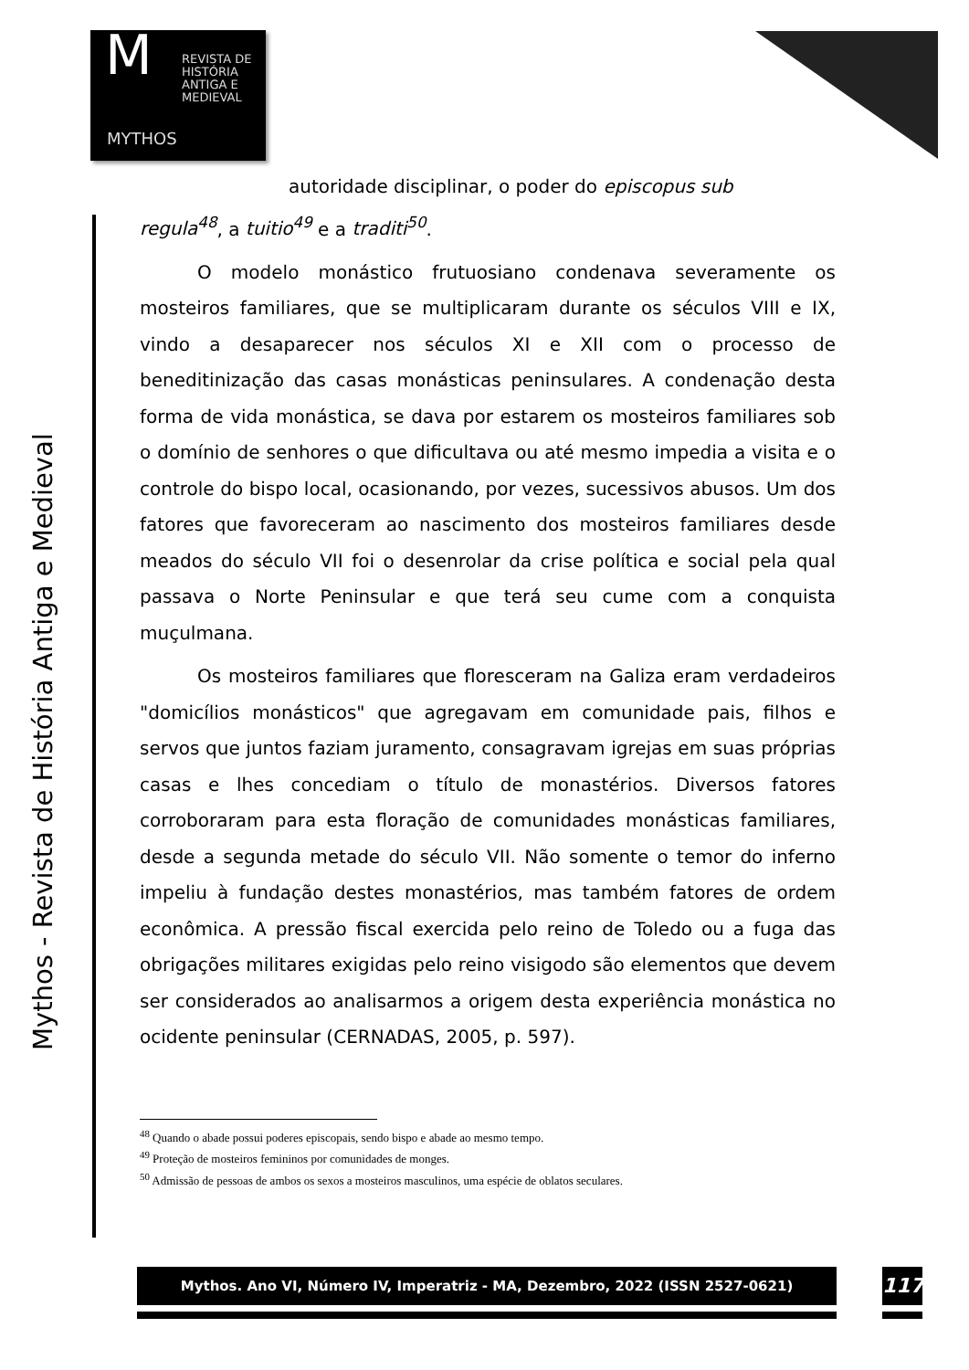M
REVISTA DE
HISTÓRIA
ANTIGA E
MEDIEVAL
MYTHOS
Mythos - Revista de História Antiga e Medieval
autoridade disciplinar, o poder do episcopus sub
regula<sup>48</sup>, a tuitio<sup>49</sup> e a traditi<sup>50</sup>.
O modelo monástico frutuosiano condenava severamente os mosteiros familiares, que se multiplicaram durante os séculos VIII e IX, vindo a desaparecer nos séculos XI e XII com o processo de beneditinização das casas monásticas peninsulares. A condenação desta forma de vida monástica, se dava por estarem os mosteiros familiares sob o domínio de senhores o que dificultava ou até mesmo impedia a visita e o controle do bispo local, ocasionando, por vezes, sucessivos abusos. Um dos fatores que favoreceram ao nascimento dos mosteiros familiares desde meados do século VII foi o desenrolar da crise política e social pela qual passava o Norte Peninsular e que terá seu cume com a conquista muçulmana.
Os mosteiros familiares que floresceram na Galiza eram verdadeiros "domicílios monásticos" que agregavam em comunidade pais, filhos e servos que juntos faziam juramento, consagravam igrejas em suas próprias casas e lhes concediam o título de monastérios. Diversos fatores corroboraram para esta floração de comunidades monásticas familiares, desde a segunda metade do século VII. Não somente o temor do inferno impeliu à fundação destes monastérios, mas também fatores de ordem econômica. A pressão fiscal exercida pelo reino de Toledo ou a fuga das obrigações militares exigidas pelo reino visigodo são elementos que devem ser considerados ao analisarmos a origem desta experiência monástica no ocidente peninsular (CERNADAS, 2005, p. 597).
<sup>48</sup> Quando o abade possui poderes episcopais, sendo bispo e abade ao mesmo tempo.
<sup>49</sup> Proteção de mosteiros femininos por comunidades de monges.
<sup>50</sup> Admissão de pessoas de ambos os sexos a mosteiros masculinos, uma espécie de oblatos seculares.
Mythos. Ano VI, Número IV, Imperatriz - MA, Dezembro, 2022 (ISSN 2527-0621) 117